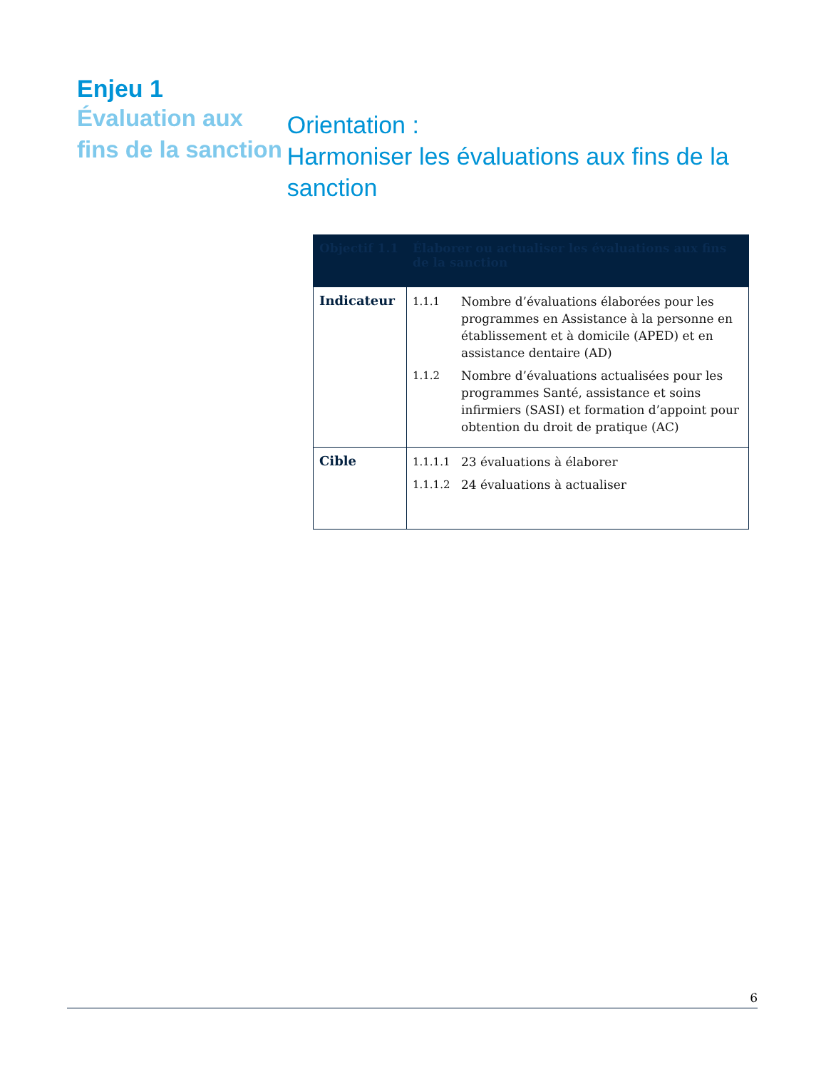Enjeu 1
Évaluation aux fins de la sanction
Orientation :
Harmoniser les évaluations aux fins de la sanction
| Objectif 1.1 | Élaborer ou actualiser les évaluations aux fins de la sanction |
| --- | --- |
| Indicateur | 1.1.1 Nombre d’évaluations élaborées pour les programmes en Assistance à la personne en établissement et à domicile (APED) et en assistance dentaire (AD) 1.1.2 Nombre d’évaluations actualisées pour les programmes Santé, assistance et soins infirmiers (SASI) et formation d’appoint pour obtention du droit de pratique (AC) |
| Cible | 1.1.1.1 23 évaluations à élaborer 1.1.1.2 24 évaluations à actualiser |
6